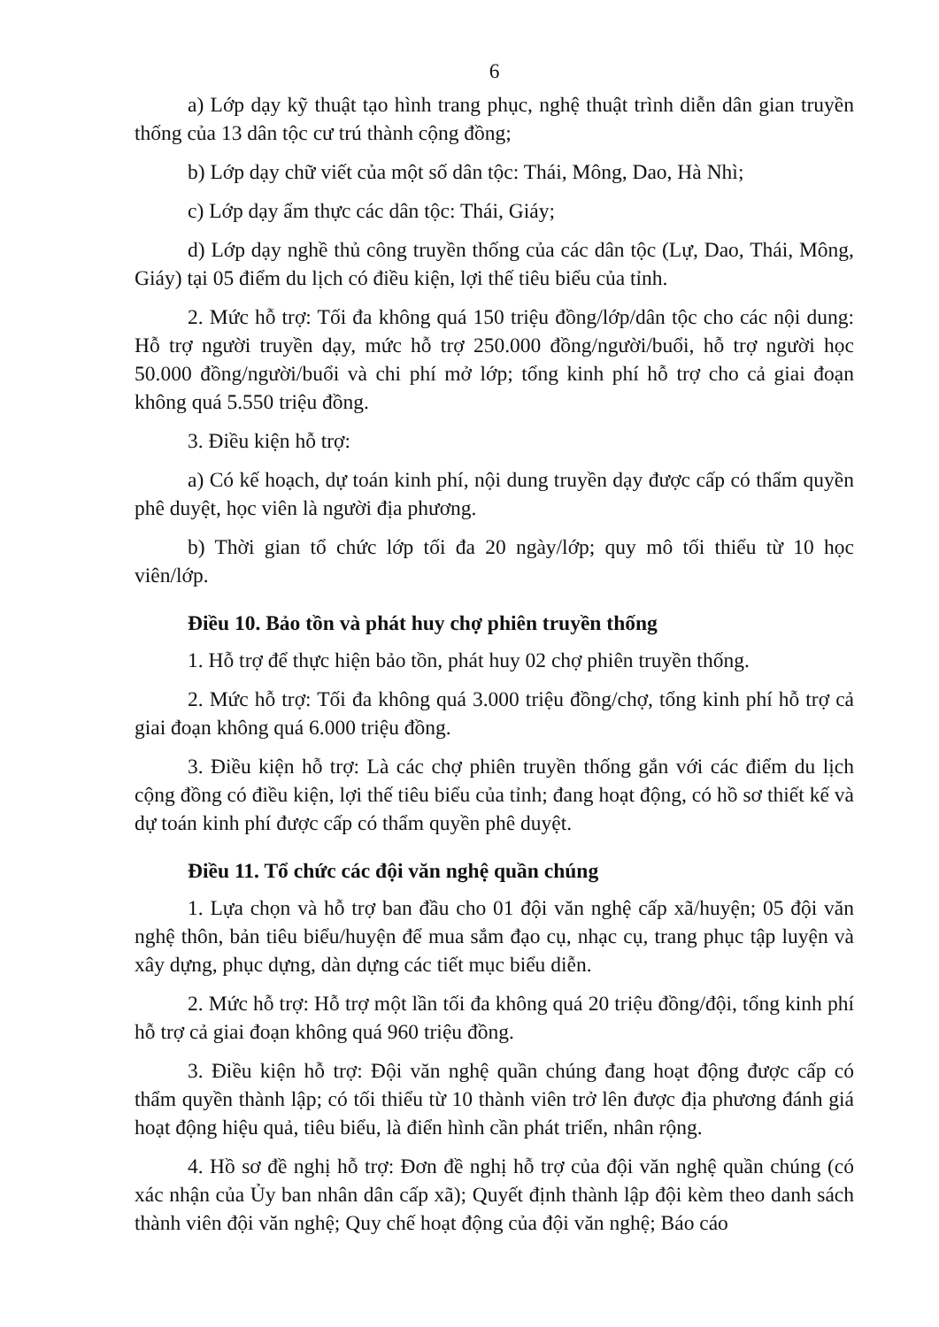6
a) Lớp dạy kỹ thuật tạo hình trang phục, nghệ thuật trình diễn dân gian truyền thống của 13 dân tộc cư trú thành cộng đồng;
b) Lớp dạy chữ viết của một số dân tộc: Thái, Mông, Dao, Hà Nhì;
c) Lớp dạy ẩm thực các dân tộc: Thái, Giáy;
d) Lớp dạy nghề thủ công truyền thống của các dân tộc (Lự, Dao, Thái, Mông, Giáy) tại 05 điểm du lịch có điều kiện, lợi thế tiêu biểu của tỉnh.
2. Mức hỗ trợ: Tối đa không quá 150 triệu đồng/lớp/dân tộc cho các nội dung: Hỗ trợ người truyền dạy, mức hỗ trợ 250.000 đồng/người/buổi, hỗ trợ người học 50.000 đồng/người/buổi và chi phí mở lớp; tổng kinh phí hỗ trợ cho cả giai đoạn không quá 5.550 triệu đồng.
3. Điều kiện hỗ trợ:
a) Có kế hoạch, dự toán kinh phí, nội dung truyền dạy được cấp có thẩm quyền phê duyệt, học viên là người địa phương.
b) Thời gian tổ chức lớp tối đa 20 ngày/lớp; quy mô tối thiểu từ 10 học viên/lớp.
Điều 10. Bảo tồn và phát huy chợ phiên truyền thống
1. Hỗ trợ để thực hiện bảo tồn, phát huy 02 chợ phiên truyền thống.
2. Mức hỗ trợ: Tối đa không quá 3.000 triệu đồng/chợ, tổng kinh phí hỗ trợ cả giai đoạn không quá 6.000 triệu đồng.
3. Điều kiện hỗ trợ: Là các chợ phiên truyền thống gắn với các điểm du lịch cộng đồng có điều kiện, lợi thế tiêu biểu của tỉnh; đang hoạt động, có hồ sơ thiết kế và dự toán kinh phí được cấp có thẩm quyền phê duyệt.
Điều 11. Tổ chức các đội văn nghệ quần chúng
1. Lựa chọn và hỗ trợ ban đầu cho 01 đội văn nghệ cấp xã/huyện; 05 đội văn nghệ thôn, bản tiêu biểu/huyện để mua sắm đạo cụ, nhạc cụ, trang phục tập luyện và xây dựng, phục dựng, dàn dựng các tiết mục biểu diễn.
2. Mức hỗ trợ: Hỗ trợ một lần tối đa không quá 20 triệu đồng/đội, tổng kinh phí hỗ trợ cả giai đoạn không quá 960 triệu đồng.
3. Điều kiện hỗ trợ: Đội văn nghệ quần chúng đang hoạt động được cấp có thẩm quyền thành lập; có tối thiểu từ 10 thành viên trở lên được địa phương đánh giá hoạt động hiệu quả, tiêu biểu, là điển hình cần phát triển, nhân rộng.
4. Hồ sơ đề nghị hỗ trợ: Đơn đề nghị hỗ trợ của đội văn nghệ quần chúng (có xác nhận của Ủy ban nhân dân cấp xã); Quyết định thành lập đội kèm theo danh sách thành viên đội văn nghệ; Quy chế hoạt động của đội văn nghệ; Báo cáo